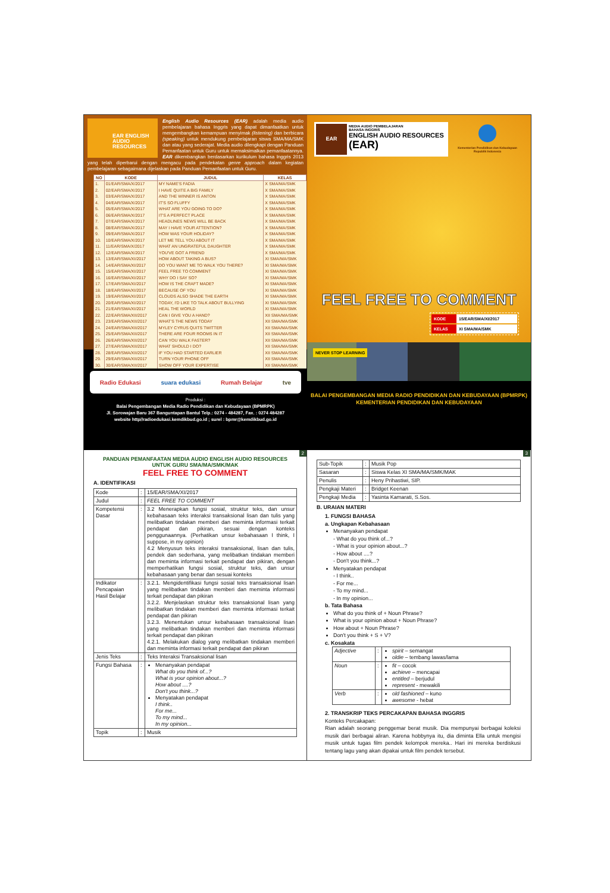EAR ENGLISH AUDIO RESOURCES
English Audio Resources (EAR) adalah media audio pembelajaran bahasa Inggris yang dapat dimanfaatkan untuk mengembangkan kemampuan menyimak (listening) dan berbicara (speaking) untuk mendukung pembelajaran siswa SMA/MA/SMK dan atau yang sederajat. Media audio dilengkapi dengan Panduan Pemanfaatan untuk Guru untuk memaksimalkan pemanfaatannya. EAR dikembangkan berdasarkan kurikulum bahasa Inggris 2013 yang telah diperbarui dengan mengacu pada pendekatan genre approach dalam kegiatan pembelajaran sebagaimana dijelaskan pada Panduan Pemanfaatan untuk Guru.
| NO | KODE | JUDUL | KELAS |
| --- | --- | --- | --- |
| 1. | 01/EAR/SMA/X/2017 | MY NAME'S FADIA | X SMA/MA/SMK |
| 2. | 02/EAR/SMA/X/2017 | I HAVE QUITE A BIG FAMILY | X SMA/MA/SMK |
| 3. | 03/EAR/SMA/X/2017 | AND THE WINNER IS ANTON | X SMA/MA/SMK |
| 4. | 04/EAR/SMA/X/2017 | IT'S SO FLUFFY | X SMA/MA/SMK |
| 5. | 05/EAR/SMA/X/2017 | WHAT ARE YOU GOING TO DO? | X SMA/MA/SMK |
| 6. | 06/EAR/SMA/X/2017 | IT'S A PERFECT PLACE | X SMA/MA/SMK |
| 7. | 07/EAR/SMA/X/2017 | HEADLINES NEWS WILL BE BACK | X SMA/MA/SMK |
| 8. | 08/EAR/SMA/X/2017 | MAY I HAVE YOUR ATTENTION? | X SMA/MA/SMK |
| 9. | 09/EAR/SMA/X/2017 | HOW WAS YOUR HOLIDAY? | X SMA/MA/SMK |
| 10. | 10/EAR/SMA/X/2017 | LET ME TELL YOU ABOUT IT | X SMA/MA/SMK |
| 11. | 11/EAR/SMA/X/2017 | WHAT AN UNGRATEFUL DAUGHTER | X SMA/MA/SMK |
| 12. | 12/EAR/SMA/X/2017 | YOU'VE GOT A FRIEND | X SMA/MA/SMK |
| 13. | 13/EAR/SMA/XI/2017 | HOW ABOUT TAKING A BUS? | XI SMA/MA/SMK |
| 14. | 14/EAR/SMA/XI/2017 | DO YOU WANT ME TO WALK YOU THERE? | XI SMA/MA/SMK |
| 15. | 15/EAR/SMA/XI/2017 | FEEL FREE TO COMMENT | XI SMA/MA/SMK |
| 16. | 16/EAR/SMA/XI/2017 | WHY DO I SAY SO? | XI SMA/MA/SMK |
| 17. | 17/EAR/SMA/XI/2017 | HOW IS THE CRAFT MADE? | XI SMA/MA/SMK |
| 18. | 18/EAR/SMA/XI/2017 | BECAUSE OF YOU | XI SMA/MA/SMK |
| 19. | 19/EAR/SMA/XI/2017 | CLOUDS ALSO SHADE THE EARTH | XI SMA/MA/SMK |
| 20. | 20/EAR/SMA/XI/2017 | TODAY, I'D LIKE TO TALK ABOUT BULLYING | XI SMA/MA/SMK |
| 21. | 21/EAR/SMA/XI/2017 | HEAL THE WORLD | XI SMA/MA/SMK |
| 22. | 22/EAR/SMA/XII/2017 | CAN I GIVE YOU A HAND? | XII SMA/MA/SMK |
| 23. | 23/EAR/SMA/XII/2017 | WHAT'S THE NEWS TODAY | XII SMA/MA/SMK |
| 24. | 24/EAR/SMA/XII/2017 | MYLEY CYRUS QUITS TWITTER | XII SMA/MA/SMK |
| 25. | 25/EAR/SMA/XII/2017 | THERE ARE FOUR ROOMS IN IT | XII SMA/MA/SMK |
| 26. | 26/EAR/SMA/XII/2017 | CAN YOU WALK FASTER? | XII SMA/MA/SMK |
| 27. | 27/EAR/SMA/XII/2017 | WHAT SHOULD I DO? | XII SMA/MA/SMK |
| 28. | 28/EAR/SMA/XII/2017 | IF YOU HAD STARTED EARLIER | XII SMA/MA/SMK |
| 29. | 29/EAR/SMA/XII/2017 | TURN YOUR PHONE OFF | XII SMA/MA/SMK |
| 30. | 30/EAR/SMA/XII/2017 | SHOW OFF YOUR EXPERTISE | XII SMA/MA/SMK |
Radio Edukasi suara edukasi Rumah Belajar tve
Produksi :
Balai Pengembangan Media Radio Pendidikan dan Kebudayaan (BPMRPK)
Jl. Sorowajan Baru 367 Banguntapan Bantul Telp.: 0274 - 484287, Fax. : 0274 484287
website http//radioedukasi.kemdikbud.go.id ; surel : bpmr@kemdikbud.go.id
EAR
MEDIA AUDIO PEMBELAJARAN
BAHASA INGGRIS
ENGLISH AUDIO RESOURCES
(EAR)
Kementerian Pendidikan dan Kebudayaan Republik Indonesia
FEEL FREE TO COMMENT
KODE 15/EAR/SMA/XI/2017
KELAS XI SMA/MA/SMK
NEVER STOP LEARNING
BALAI PENGEMBANGAN MEDIA RADIO PENDIDIKAN DAN KEBUDAYAAN (BPMRPK)
KEMENTERIAN PENDIDIKAN DAN KEBUDAYAAN
2
PANDUAN PEMANFAATAN MEDIA AUDIO ENGLISH AUDIO RESOURCES
UNTUK GURU SMA/MA/SMK/MAK
FEEL FREE TO COMMENT
A. IDENTIFIKASI
| Kode | : | 15/EAR/SMA/XI/2017 |
| Judul | : | FEEL FREE TO COMMENT |
| Kompetensi Dasar | : | 3.2 Menerapkan fungsi sosial, struktur teks, dan unsur kebahasaan teks interaksi transaksional lisan dan tulis yang melibatkan tindakan memberi dan meminta informasi terkait pendapat dan pikiran, sesuai dengan konteks penggunaannya. (Perhatikan unsur kebahasaan I think, I suppose, in my opinion) 4.2 Menyusun teks interaksi transaksional, lisan dan tulis, pendek dan sederhana, yang melibatkan tindakan memberi dan meminta informasi terkait pendapat dan pikiran, dengan memperhatikan fungsi sosial, struktur teks, dan unsur kebahasaan yang benar dan sesuai konteks |
| Indikator Pencapaian Hasil Belajar | : | 3.2.1. Mengidentifikasi fungsi sosial teks transaksional lisan yang melibatkan tindakan memberi dan meminta informasi terkait pendapat dan pikiran 3.2.2. Menjelaskan struktur teks transaksional lisan yang melibatkan tindakan memberi dan meminta informasi terkait pendapat dan pikiran 3.2.3. Menentukan unsur kebahasaan transaksional lisan yang melibatkan tindakan memberi dan meminta informasi terkait pendapat dan pikiran 4.2.1. Melakukan dialog yang melibatkan tindakan memberi dan meminta informasi terkait pendapat dan pikiran |
| Jenis Teks | : | Teks Interaksi Transaksional lisan |
| Fungsi Bahasa | : | Menanyakan pendapat What do you think of...? What is your opinion about...? How about ....? Don't you think...? Menyatakan pendapat I think.. For me... To my mind... In my opinion... |
| Topik | : | Musik |
3
| Sub-Topik | : | Musik Pop |
| Sasaran | : | Siswa Kelas XI SMA/MA/SMK/MAK |
| Penulis | : | Heny Prihastiwi, SIP. |
| Pengkaji Materi | : | Bridget Keenan |
| Pengkaji Media | : | Yasinta Kamarati, S.Sos. |
B. URAIAN MATERI
1. FUNGSI BAHASA
a. Ungkapan Kebahasaan
Menanyakan pendapat
- What do you think of...?
- What is your opinion about...?
- How about ....?
- Don't you think...?
Menyatakan pendapat
- I think..
- For me...
- To my mind...
- In my opinion...
b. Tata Bahasa
What do you think of + Noun Phrase?
What is your opinion about + Noun Phrase?
How about + Noun Phrase?
Don't you think + S + V?
c. Kosakata
| Adjective | : | spirit – semangat oldie – tembang lawas/lama |
| Noun | : | fit – cocok achieve – mencapai entitled – berjudul represent - mewakili |
| Verb | : | old fashioned – kuno awesome - hebat |
2. TRANSKRIP TEKS PERCAKAPAN BAHASA INGGRIS
Konteks Percakapan:
Rian adalah seorang penggemar berat musik. Dia mempunyai berbagai koleksi musik dari berbagai aliran. Karena hobbynya itu, dia diminta Ella untuk mengisi musik untuk tugas film pendek kelompok mereka.. Hari ini mereka berdiskusi tentang lagu yang akan dipakai untuk film pendek tersebut.